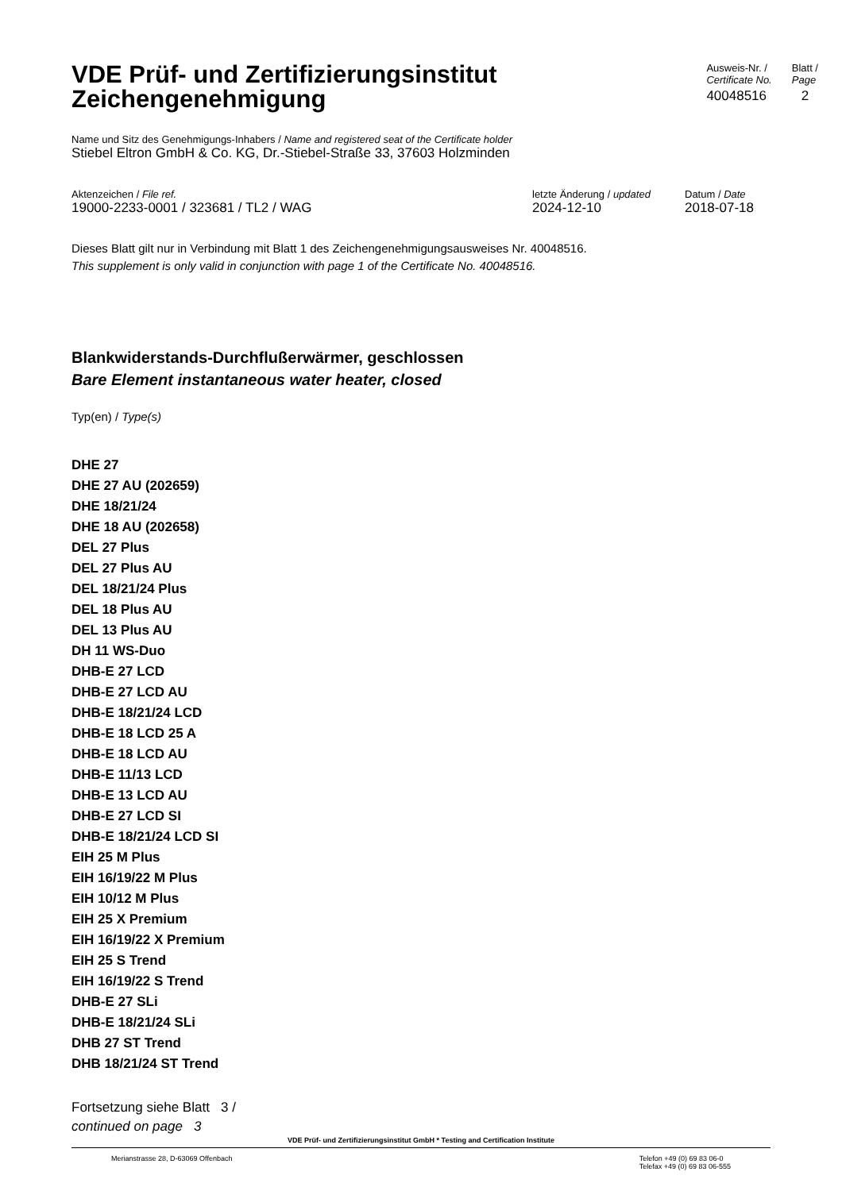VDE Prüf- und Zertifizierungsinstitut
Zeichengenehmigung
Ausweis-Nr. /
Certificate No.
40048516
Blatt /
Page
2
Name und Sitz des Genehmigungs-Inhabers / Name and registered seat of the Certificate holder
Stiebel Eltron GmbH & Co. KG, Dr.-Stiebel-Straße 33, 37603 Holzminden
Aktenzeichen / File ref.
19000-2233-0001 / 323681 / TL2 / WAG
letzte Änderung / updated
2024-12-10
Datum / Date
2018-07-18
Dieses Blatt gilt nur in Verbindung mit Blatt 1 des Zeichengenehmigungsausweises Nr. 40048516.
This supplement is only valid in conjunction with page 1 of the Certificate No. 40048516.
Blankwiderstands-Durchflußerwärmer, geschlossen
Bare Element instantaneous water heater, closed
Typ(en) / Type(s)
DHE 27
DHE 27 AU (202659)
DHE 18/21/24
DHE 18 AU (202658)
DEL 27 Plus
DEL 27 Plus AU
DEL 18/21/24 Plus
DEL 18 Plus AU
DEL 13 Plus AU
DH 11 WS-Duo
DHB-E 27 LCD
DHB-E 27 LCD AU
DHB-E 18/21/24 LCD
DHB-E 18 LCD 25 A
DHB-E 18 LCD AU
DHB-E 11/13 LCD
DHB-E 13 LCD AU
DHB-E 27 LCD SI
DHB-E 18/21/24 LCD SI
EIH 25 M Plus
EIH 16/19/22 M Plus
EIH 10/12 M Plus
EIH 25 X Premium
EIH 16/19/22 X Premium
EIH 25 S Trend
EIH 16/19/22 S Trend
DHB-E 27 SLi
DHB-E 18/21/24 SLi
DHB 27 ST Trend
DHB 18/21/24 ST Trend
Fortsetzung siehe Blatt 3 /
continued on page 3
VDE Prüf- und Zertifizierungsinstitut GmbH * Testing and Certification Institute
Merianstrasse 28, D-63069 Offenbach
Telefon +49 (0) 69 83 06-0
Telefax +49 (0) 69 83 06-555